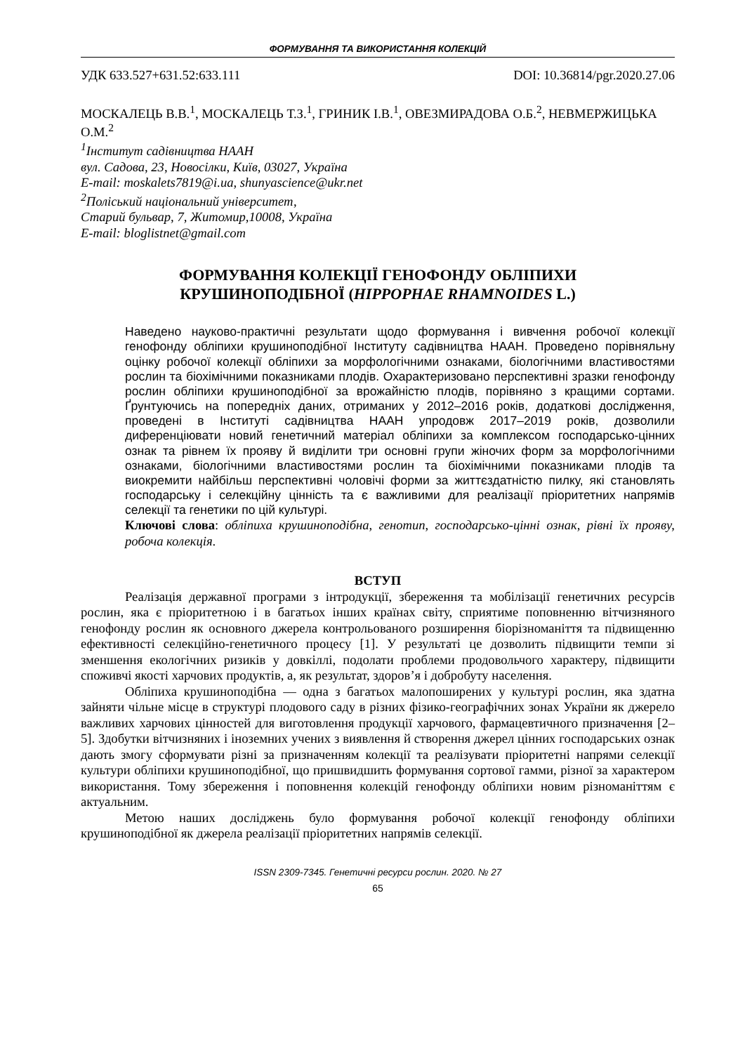ФОРМУВАННЯ ТА ВИКОРИСТАННЯ КОЛЕКЦІЙ
УДК 633.527+631.52:633.111 DOI: 10.36814/pgr.2020.27.06
МОСКАЛЕЦЬ В.В.<sup>1</sup>, МОСКАЛЕЦЬ Т.З.<sup>1</sup>, ГРИНИК І.В.<sup>1</sup>, ОВЕЗМИРАДОВА О.Б.<sup>2</sup>, НЕВМЕРЖИЦЬКА О.М.<sup>2</sup>
<sup>1</sup> Інститут садівництва НААН
вул. Садова, 23, Новосілки, Київ, 03027, Україна
E-mail: moskalets7819@i.ua, shunyascience@ukr.net
<sup>2</sup> Поліський національний університет,
Старий бульвар, 7, Житомир,10008, Україна
E-mail: bloglistnet@gmail.com
ФОРМУВАННЯ КОЛЕКЦІЇ ГЕНОФОНДУ ОБЛІПИХИ
КРУШИНОПОДІБНОЇ (HIPPOPHAE RHAMNOIDES L.)
Наведено науково-практичні результати щодо формування і вивчення робочої колекції генофонду обліпихи крушиноподібної Інституту садівництва НААН. Проведено порівняльну оцінку робочої колекції обліпихи за морфологічними ознаками, біологічними властивостями рослин та біохімічними показниками плодів. Охарактеризовано перспективні зразки генофонду рослин обліпихи крушиноподібної за врожайністю плодів, порівняно з кращими сортами. Ґрунтуючись на попередніх даних, отриманих у 2012–2016 років, додаткові дослідження, проведені в Інституті садівництва НААН упродовж 2017–2019 років, дозволили диференціювати новий генетичний матеріал обліпихи за комплексом господарсько-цінних ознак та рівнем їх прояву й виділити три основні групи жіночих форм за морфологічними ознаками, біологічними властивостями рослин та біохімічними показниками плодів та виокремити найбільш перспективні чоловічі форми за життєздатністю пилку, які становлять господарську і селекційну цінність та є важливими для реалізації пріоритетних напрямів селекції та генетики по цій культурі.
Ключові слова: обліпиха крушиноподібна, генотип, господарсько-цінні ознак, рівні їх прояву, робоча колекція.
ВСТУП
Реалізація державної програми з інтродукції, збереження та мобілізації генетичних ресурсів рослин, яка є пріоритетною і в багатьох інших країнах світу, сприятиме поповненню вітчизняного генофонду рослин як основного джерела контрольованого розширення біорізноманіття та підвищенню ефективності селекційно-генетичного процесу [1]. У результаті це дозволить підвищити темпи зі зменшення екологічних ризиків у довкіллі, подолати проблеми продовольчого характеру, підвищити споживчі якості харчових продуктів, а, як результат, здоров’я і добробуту населення.
Обліпиха крушиноподібна — одна з багатьох малопоширених у культурі рослин, яка здатна зайняти чільне місце в структурі плодового саду в різних фізико-географічних зонах України як джерело важливих харчових цінностей для виготовлення продукції харчового, фармацевтичного призначення [2–5]. Здобутки вітчизняних і іноземних учених з виявлення й створення джерел цінних господарських ознак дають змогу сформувати різні за призначенням колекції та реалізувати пріоритетні напрями селекції культури обліпихи крушиноподібної, що пришвидшить формування сортової гамми, різної за характером використання. Тому збереження і поповнення колекцій генофонду обліпихи новим різноманіттям є актуальним.
Метою наших досліджень було формування робочої колекції генофонду обліпихи крушиноподібної як джерела реалізації пріоритетних напрямів селекції.
ISSN 2309-7345. Генетичні ресурси рослин. 2020. № 27
65